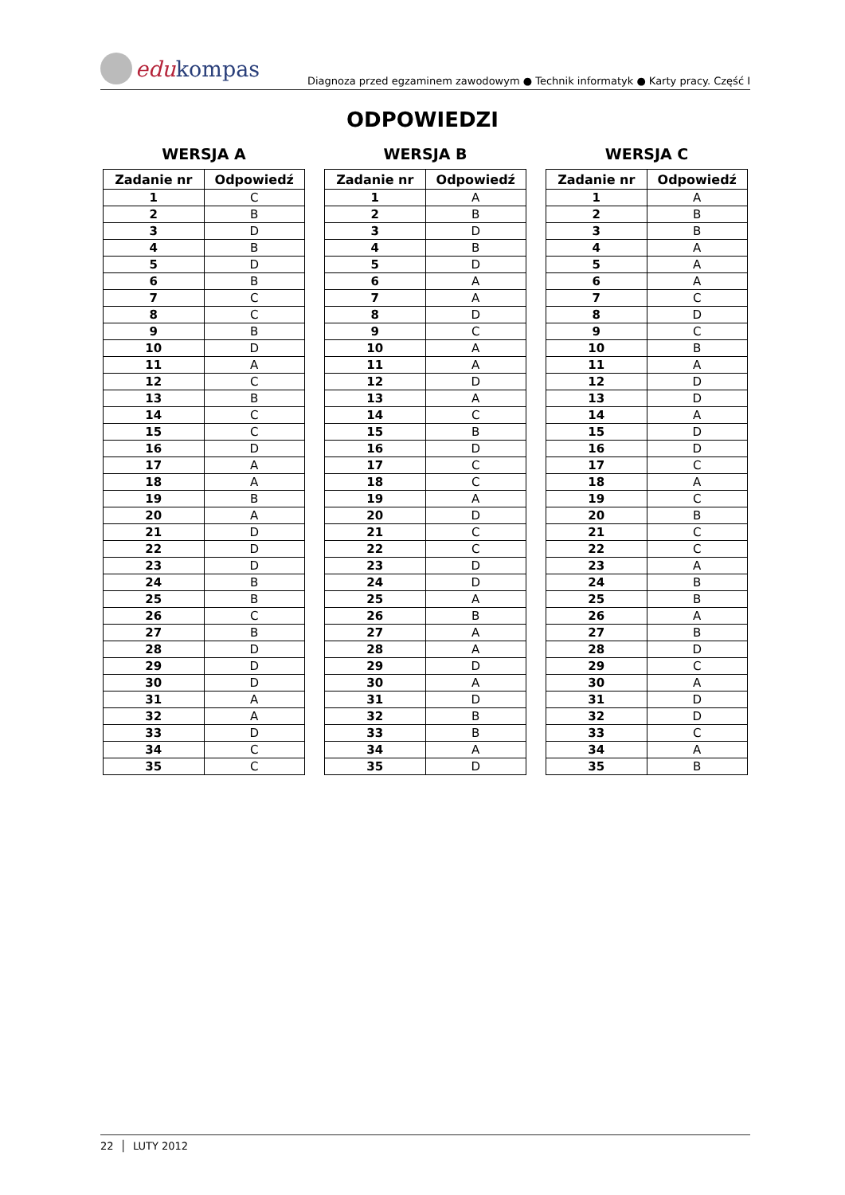edu kompas
Diagnoza przed egzaminem zawodowym ● Technik informatyk ● Karty pracy. Część I
ODPOWIEDZI
WERSJA A
| Zadanie nr | Odpowiedź |
| --- | --- |
| 1 | C |
| 2 | B |
| 3 | D |
| 4 | B |
| 5 | D |
| 6 | B |
| 7 | C |
| 8 | C |
| 9 | B |
| 10 | D |
| 11 | A |
| 12 | C |
| 13 | B |
| 14 | C |
| 15 | C |
| 16 | D |
| 17 | A |
| 18 | A |
| 19 | B |
| 20 | A |
| 21 | D |
| 22 | D |
| 23 | D |
| 24 | B |
| 25 | B |
| 26 | C |
| 27 | B |
| 28 | D |
| 29 | D |
| 30 | D |
| 31 | A |
| 32 | A |
| 33 | D |
| 34 | C |
| 35 | C |
WERSJA B
| Zadanie nr | Odpowiedź |
| --- | --- |
| 1 | A |
| 2 | B |
| 3 | D |
| 4 | B |
| 5 | D |
| 6 | A |
| 7 | A |
| 8 | D |
| 9 | C |
| 10 | A |
| 11 | A |
| 12 | D |
| 13 | A |
| 14 | C |
| 15 | B |
| 16 | D |
| 17 | C |
| 18 | C |
| 19 | A |
| 20 | D |
| 21 | C |
| 22 | C |
| 23 | D |
| 24 | D |
| 25 | A |
| 26 | B |
| 27 | A |
| 28 | A |
| 29 | D |
| 30 | A |
| 31 | D |
| 32 | B |
| 33 | B |
| 34 | A |
| 35 | D |
WERSJA C
| Zadanie nr | Odpowiedź |
| --- | --- |
| 1 | A |
| 2 | B |
| 3 | B |
| 4 | A |
| 5 | A |
| 6 | A |
| 7 | C |
| 8 | D |
| 9 | C |
| 10 | B |
| 11 | A |
| 12 | D |
| 13 | D |
| 14 | A |
| 15 | D |
| 16 | D |
| 17 | C |
| 18 | A |
| 19 | C |
| 20 | B |
| 21 | C |
| 22 | C |
| 23 | A |
| 24 | B |
| 25 | B |
| 26 | A |
| 27 | B |
| 28 | D |
| 29 | C |
| 30 | A |
| 31 | D |
| 32 | D |
| 33 | C |
| 34 | A |
| 35 | B |
22 │ LUTY 2012